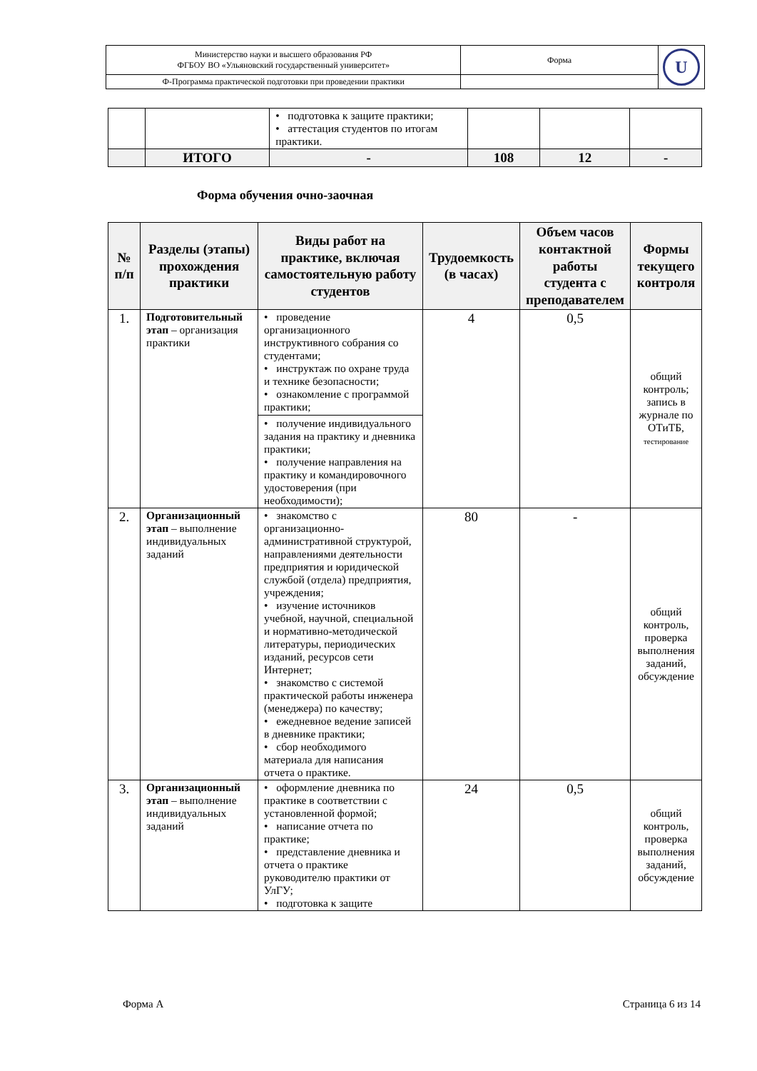| Министерство науки и высшего образования РФ ФГБОУ ВО «Ульяновский государственный университет» | Форма | U |
| Ф-Программа практической подготовки при проведении практики | | |
| | | • подготовка к защите практики; • аттестация студентов по итогам практики. | | | |
| | ИТОГО | - | 108 | 12 | - |
Форма обучения очно-заочная
| № п/п | Разделы (этапы) прохождения практики | Виды работ на практике, включая самостоятельную работу студентов | Трудоемкость (в часах) | Объем часов контактной работы студента с преподавателем | Формы текущего контроля |
| --- | --- | --- | --- | --- | --- |
| 1. | Подготовительный этап – организация практики | • проведение организационного инструктивного собрания со студентами; • инструктаж по охране труда и технике безопасности; • ознакомление с программой практики; • получение индивидуального задания на практику и дневника практики; • получение направления на практику и командировочного удостоверения (при необходимости); | 4 | 0,5 | общий контроль; запись в журнале по ОТиТБ, тестирование |
| 2. | Организационный этап – выполнение индивидуальных заданий | • знакомство с организационно-административной структурой, направлениями деятельности предприятия и юридической службой (отдела) предприятия, учреждения; • изучение источников учебной, научной, специальной и нормативно-методической литературы, периодических изданий, ресурсов сети Интернет; • знакомство с системой практической работы инженера (менеджера) по качеству; • ежедневное ведение записей в дневнике практики; • сбор необходимого материала для написания отчета о практике. | 80 | - | общий контроль, проверка выполнения заданий, обсуждение |
| 3. | Организационный этап – выполнение индивидуальных заданий | • оформление дневника по практике в соответствии с установленной формой; • написание отчета по практике; • представление дневника и отчета о практике руководителю практики от УлГУ; • подготовка к защите | 24 | 0,5 | общий контроль, проверка выполнения заданий, обсуждение |
Форма А Страница 6 из 14